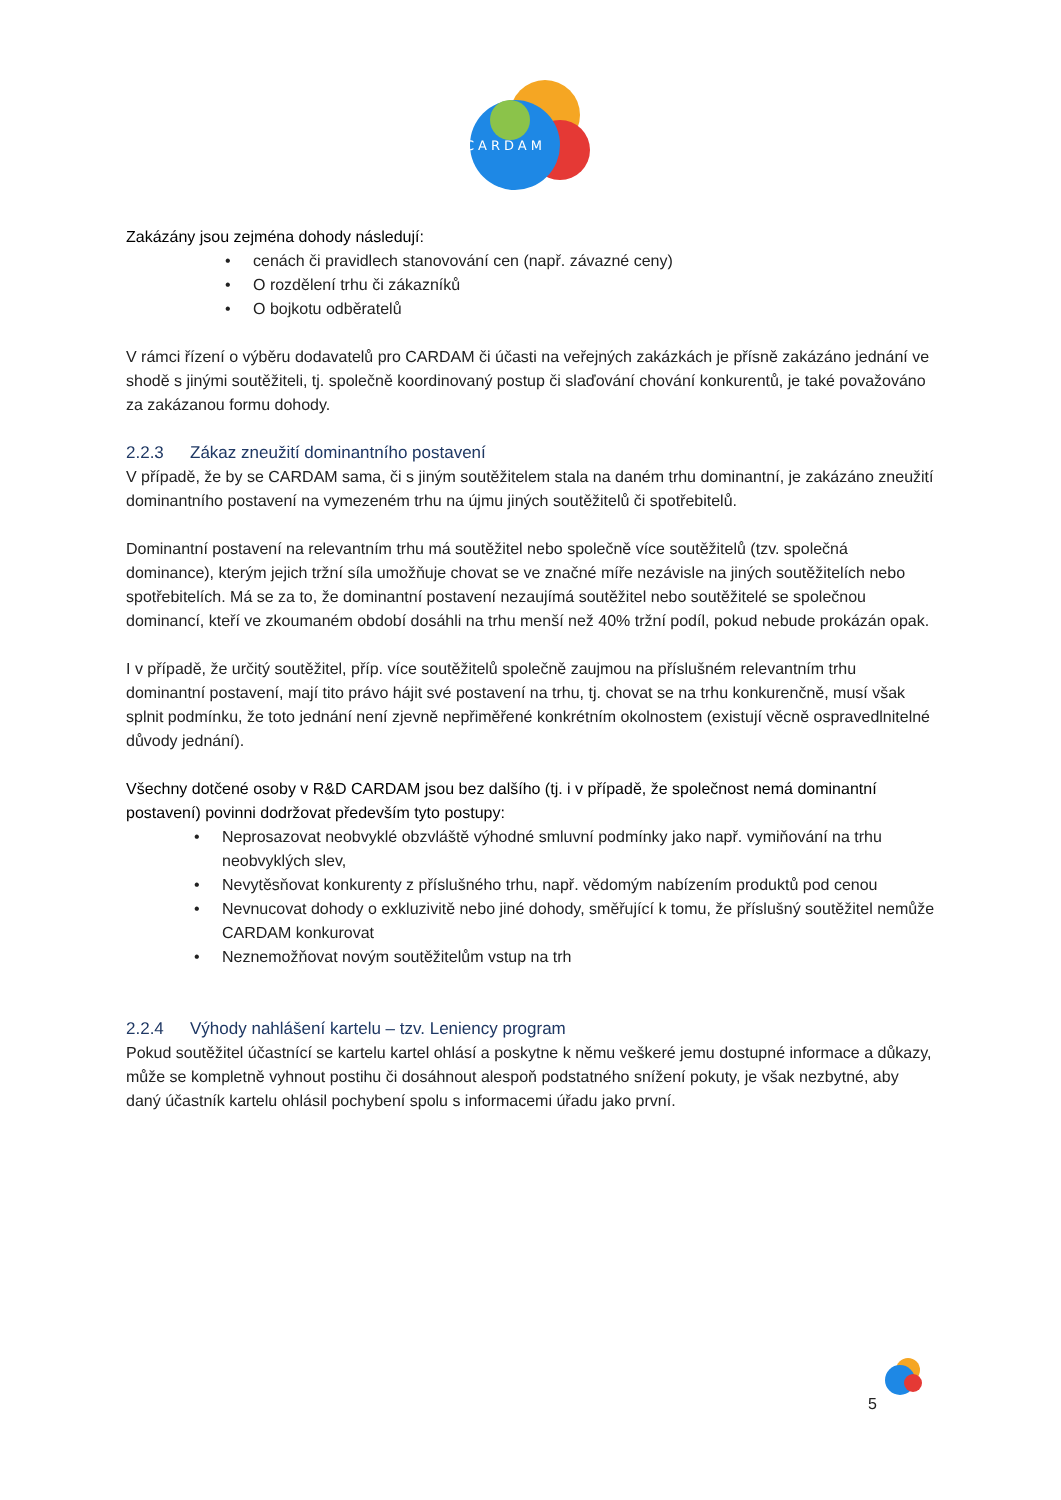CARDAM
Zakázány jsou zejména dohody následují:
• cenách či pravidlech stanovování cen (např. závazné ceny)
• O rozdělení trhu či zákazníků
• O bojkotu odběratelů
V rámci řízení o výběru dodavatelů pro CARDAM či účasti na veřejných zakázkách je přísně zakázáno jednání ve shodě s jinými soutěžiteli, tj. společně koordinovaný postup či slaďování chování konkurentů, je také považováno za zakázanou formu dohody.
2.2.3 Zákaz zneužití dominantního postavení
V případě, že by se CARDAM sama, či s jiným soutěžitelem stala na daném trhu dominantní, je zakázáno zneužití dominantního postavení na vymezeném trhu na újmu jiných soutěžitelů či spotřebitelů.
Dominantní postavení na relevantním trhu má soutěžitel nebo společně více soutěžitelů (tzv. společná dominance), kterým jejich tržní síla umožňuje chovat se ve značné míře nezávisle na jiných soutěžitelích nebo spotřebitelích. Má se za to, že dominantní postavení nezaujímá soutěžitel nebo soutěžitelé se společnou dominancí, kteří ve zkoumaném období dosáhli na trhu menší než 40% tržní podíl, pokud nebude prokázán opak.
I v případě, že určitý soutěžitel, příp. více soutěžitelů společně zaujmou na příslušném relevantním trhu dominantní postavení, mají tito právo hájit své postavení na trhu, tj. chovat se na trhu konkurenčně, musí však splnit podmínku, že toto jednání není zjevně nepřiměřené konkrétním okolnostem (existují věcně ospravedlnitelné důvody jednání).
Všechny dotčené osoby v R&D CARDAM jsou bez dalšího (tj. i v případě, že společnost nemá dominantní postavení) povinni dodržovat především tyto postupy:
• Neprosazovat neobvyklé obzvláště výhodné smluvní podmínky jako např. vymiňování na trhu neobvyklých slev,
• Nevytěsňovat konkurenty z příslušného trhu, např. vědomým nabízením produktů pod cenou
• Nevnucovat dohody o exkluzivitě nebo jiné dohody, směřující k tomu, že příslušný soutěžitel nemůže CARDAM konkurovat
• Neznemožňovat novým soutěžitelům vstup na trh
2.2.4 Výhody nahlášení kartelu – tzv. Leniency program
Pokud soutěžitel účastnící se kartelu kartel ohlásí a poskytne k němu veškeré jemu dostupné informace a důkazy, může se kompletně vyhnout postihu či dosáhnout alespoň podstatného snížení pokuty, je však nezbytné, aby daný účastník kartelu ohlásil pochybení spolu s informacemi úřadu jako první.
5